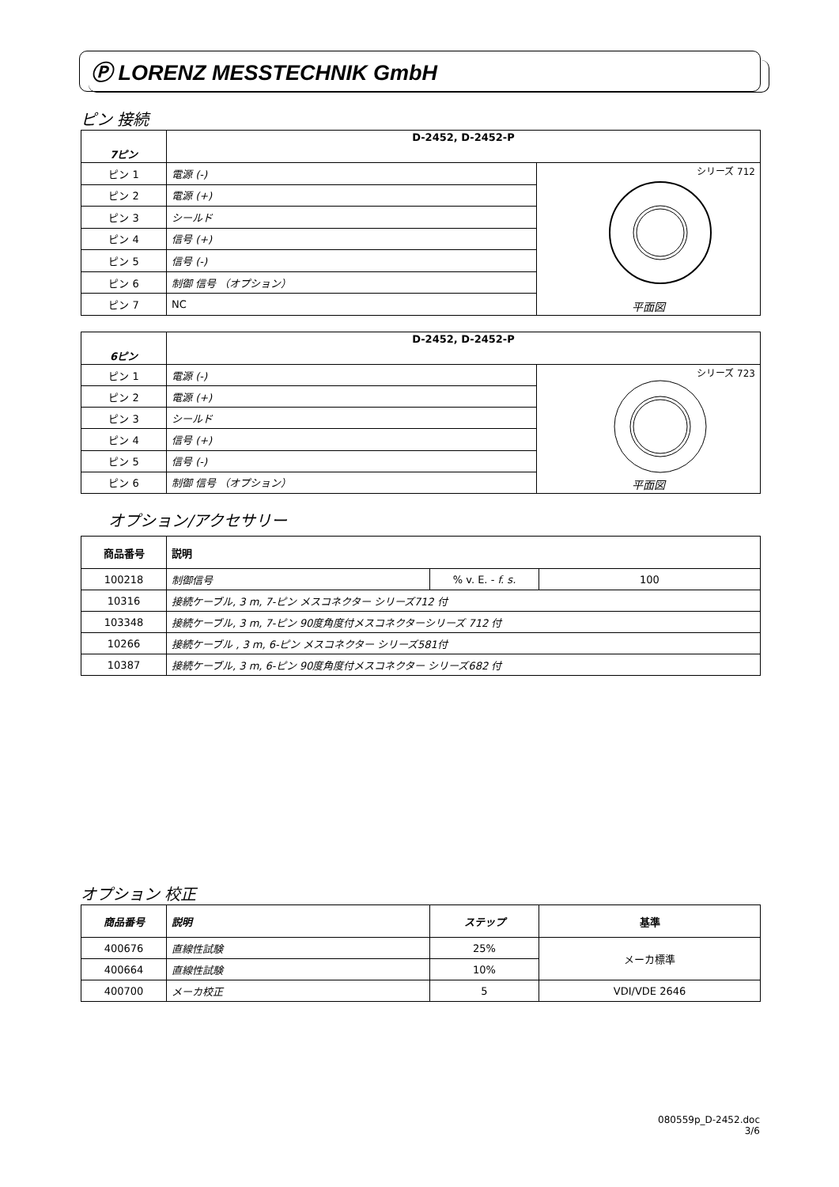Ⓟ LORENZ MESSTECHNIK GmbH
ピン 接続
| 7ピン | D-2452, D-2452-P | |
| --- | --- | --- |
| ピン 1 | 電源 (-) | シリーズ 712 平面図 |
| ピン 2 | 電源 (+) | |
| ピン 3 | シールド | |
| ピン 4 | 信号 (+) | |
| ピン 5 | 信号 (-) | |
| ピン 6 | 制御 信号 （オプション） | |
| ピン 7 | NC | |
| 6ピン | D-2452, D-2452-P | |
| --- | --- | --- |
| ピン 1 | 電源 (-) | シリーズ 723 平面図 |
| ピン 2 | 電源 (+) | |
| ピン 3 | シールド | |
| ピン 4 | 信号 (+) | |
| ピン 5 | 信号 (-) | |
| ピン 6 | 制御 信号 （オプション） | |
オプション/アクセサリー
| 商品番号 | 説明 | | |
| --- | --- | --- | --- |
| 100218 | 制御信号 | % v. E. - f. s. | 100 |
| 10316 | 接続ケーブル, 3 m, 7-ピン メスコネクター シリーズ712 付 | | |
| 103348 | 接続ケーブル, 3 m, 7-ピン 90度角度付メスコネクターシリーズ 712 付 | | |
| 10266 | 接続ケーブル , 3 m, 6-ピン メスコネクター シリーズ581付 | | |
| 10387 | 接続ケーブル, 3 m, 6-ピン 90度角度付メスコネクター シリーズ682 付 | | |
オプション 校正
| 商品番号 | 説明 | ステップ | 基準 |
| --- | --- | --- | --- |
| 400676 | 直線性試験 | 25% | メーカ標準 |
| 400664 | 直線性試験 | 10% | |
| 400700 | メーカ校正 | 5 | VDI/VDE 2646 |
080559p_D-2452.doc
3/6